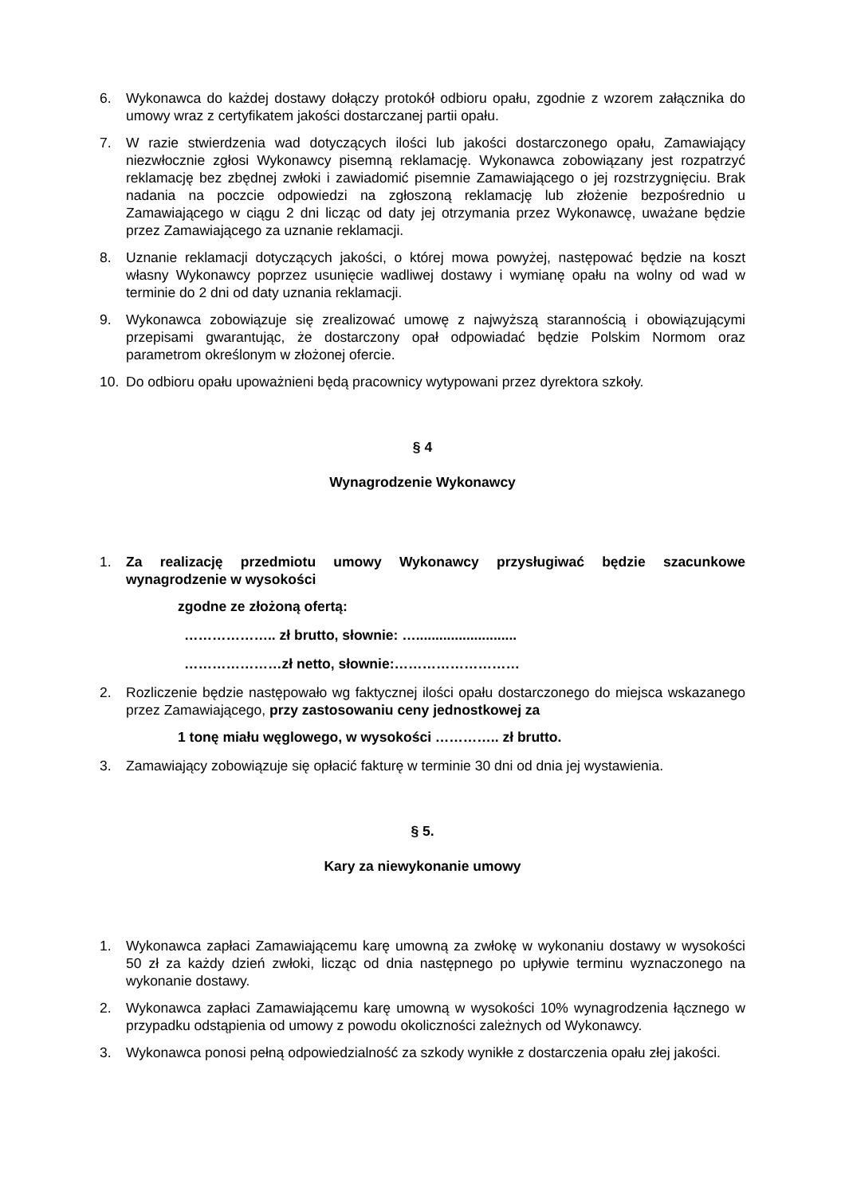6. Wykonawca do każdej dostawy dołączy protokół odbioru opału, zgodnie z wzorem załącznika do umowy wraz z certyfikatem jakości dostarczanej partii opału.
7. W razie stwierdzenia wad dotyczących ilości lub jakości dostarczonego opału, Zamawiający niezwłocznie zgłosi Wykonawcy pisemną reklamację. Wykonawca zobowiązany jest rozpatrzyć reklamację bez zbędnej zwłoki i zawiadomić pisemnie Zamawiającego o jej rozstrzygnięciu. Brak nadania na poczcie odpowiedzi na zgłoszoną reklamację lub złożenie bezpośrednio u Zamawiającego w ciągu 2 dni licząc od daty jej otrzymania przez Wykonawcę, uważane będzie przez Zamawiającego za uznanie reklamacji.
8. Uznanie reklamacji dotyczących jakości, o której mowa powyżej, następować będzie na koszt własny Wykonawcy poprzez usunięcie wadliwej dostawy i wymianę opału na wolny od wad w terminie do 2 dni od daty uznania reklamacji.
9. Wykonawca zobowiązuje się zrealizować umowę z najwyższą starannością i obowiązującymi przepisami gwarantując, że dostarczony opał odpowiadać będzie Polskim Normom oraz parametrom określonym w złożonej ofercie.
10. Do odbioru opału upoważnieni będą pracownicy wytypowani przez dyrektora szkoły.
§ 4
Wynagrodzenie Wykonawcy
1. Za realizację przedmiotu umowy Wykonawcy przysługiwać będzie szacunkowe wynagrodzenie w wysokości
zgodne ze złożoną ofertą:
……………….. zł brutto, słownie: …..........................
…………………zł netto, słownie:………………………
2. Rozliczenie będzie następowało wg faktycznej ilości opału dostarczonego do miejsca wskazanego przez Zamawiającego, przy zastosowaniu ceny jednostkowej za
1 tonę miału węglowego, w wysokości ………….. zł brutto.
3. Zamawiający zobowiązuje się opłacić fakturę w terminie 30 dni od dnia jej wystawienia.
§ 5.
Kary za niewykonanie umowy
1. Wykonawca zapłaci Zamawiającemu karę umowną za zwłokę w wykonaniu dostawy w wysokości 50 zł za każdy dzień zwłoki, licząc od dnia następnego po upływie terminu wyznaczonego na wykonanie dostawy.
2. Wykonawca zapłaci Zamawiającemu karę umowną w wysokości 10% wynagrodzenia łącznego w przypadku odstąpienia od umowy z powodu okoliczności zależnych od Wykonawcy.
3. Wykonawca ponosi pełną odpowiedzialność za szkody wynikłe z dostarczenia opału złej jakości.